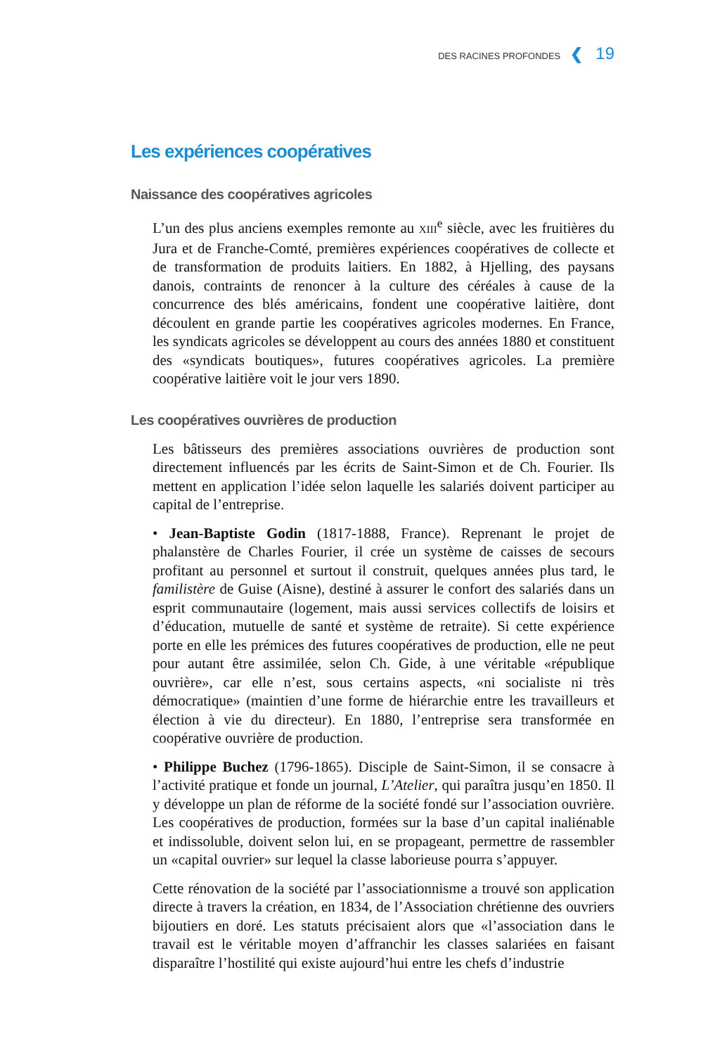DES RACINES PROFONDES ❮ 19
Les expériences coopératives
Naissance des coopératives agricoles
L’un des plus anciens exemples remonte au XIII<sup>e</sup> siècle, avec les fruitières du Jura et de Franche-Comté, premières expériences coopératives de collecte et de transformation de produits laitiers. En 1882, à Hjelling, des paysans danois, contraints de renoncer à la culture des céréales à cause de la concurrence des blés américains, fondent une coopérative laitière, dont découlent en grande partie les coopératives agricoles modernes. En France, les syndicats agricoles se développent au cours des années 1880 et constituent des «syndicats boutiques», futures coopératives agricoles. La première coopérative laitière voit le jour vers 1890.
Les coopératives ouvrières de production
Les bâtisseurs des premières associations ouvrières de production sont directement influencés par les écrits de Saint-Simon et de Ch. Fourier. Ils mettent en application l’idée selon laquelle les salariés doivent participer au capital de l’entreprise.
• Jean-Baptiste Godin (1817-1888, France). Reprenant le projet de phalanstère de Charles Fourier, il crée un système de caisses de secours profitant au personnel et surtout il construit, quelques années plus tard, le familistère de Guise (Aisne), destiné à assurer le confort des salariés dans un esprit communautaire (logement, mais aussi services collectifs de loisirs et d’éducation, mutuelle de santé et système de retraite). Si cette expérience porte en elle les prémices des futures coopératives de production, elle ne peut pour autant être assimilée, selon Ch. Gide, à une véritable «république ouvrière», car elle n’est, sous certains aspects, «ni socialiste ni très démocratique» (maintien d’une forme de hiérarchie entre les travailleurs et élection à vie du directeur). En 1880, l’entreprise sera transformée en coopérative ouvrière de production.
• Philippe Buchez (1796-1865). Disciple de Saint-Simon, il se consacre à l’activité pratique et fonde un journal, L’Atelier, qui paraîtra jusqu’en 1850. Il y développe un plan de réforme de la société fondé sur l’association ouvrière. Les coopératives de production, formées sur la base d’un capital inaliénable et indissoluble, doivent selon lui, en se propageant, permettre de rassembler un «capital ouvrier» sur lequel la classe laborieuse pourra s’appuyer.
Cette rénovation de la société par l’associationnisme a trouvé son application directe à travers la création, en 1834, de l’Association chrétienne des ouvriers bijoutiers en doré. Les statuts précisaient alors que «l’association dans le travail est le véritable moyen d’affranchir les classes salariées en faisant disparaître l’hostilité qui existe aujourd’hui entre les chefs d’industrie